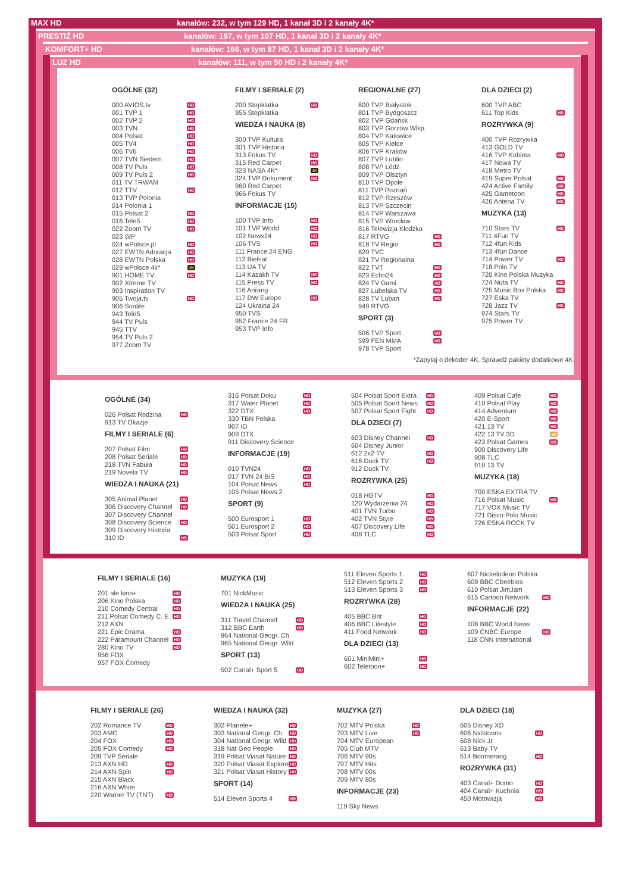MAX HD kanałów: 232, w tym 129 HD, 1 kanał 3D i 2 kanały 4K*
PRESTIŻ HD kanałów: 197, w tym 107 HD, 1 kanał 3D i 2 kanały 4K*
KOMFORT+ HD kanałów: 166, w tym 87 HD, 1 kanał 3D i 2 kanały 4K*
LUZ HD kanałów: 111, w tym 50 HD i 2 kanały 4K*
OGÓLNE (32)
000 AVIOS.tv HD
001 TVP 1 HD
002 TVP 2 HD
003 TVN HD
004 Polsat HD
005 TV4 HD
006 TV6 HD
007 TVN Siedem HD
008 TV Puls HD
009 TV Puls 2 HD
011 TV TRWAM
012 TTV HD
013 TVP Polonia
014 Polonia 1
015 Polsat 2 HD
016 Tele5 HD
022 Zoom TV HD
023 WP
024 wPolsce.pl HD
027 EWTN Adoracja HD
028 EWTN Polska HD
029 wPolsce 4k* 4K
901 HOME TV HD
902 Xtreme TV
903 Inspiration TV
905 Twoja.tv HD
906 Sonlife
943 Tele5
944 TV Puls
945 TTV
954 TV Puls 2
977 Zoom TV
FILMY I SERIALE (2)
200 Stopklatka HD
955 Stopklatka
WIEDZA I NAUKA (8)
300 TVP Kultura
301 TVP Historia
313 Fokus TV HD
315 Red Carpet HD
323 NASA 4K* 4K
324 TVP Dokument HD
960 Red Carpet
966 Fokus TV
INFORMACJE (15)
100 TVP Info HD
101 TVP World HD
102 News24 HD
106 TVS HD
111 France 24 ENG
112 Biełsat
113 UA TV
114 Kazakh TV HD
115 Press TV HD
116 Arirang
117 DW Europe HD
124 Ukraina 24
950 TVS
952 France 24 FR
953 TVP Info
REGIONALNE (27)
800 TVP Białystok
801 TVP Bydgoszcz
802 TVP Gdańsk
803 TVP Gorzów Wlkp.
804 TVP Katowice
805 TVP Kielce
806 TVP Kraków
807 TVP Lublin
808 TVP Łódź
809 TVP Olsztyn
810 TVP Opole
811 TVP Poznań
812 TVP Rzeszów
813 TVP Szczecin
814 TVP Warszawa
815 TVP Wrocław
816 Telewizja Kłodzka
817 RTVG HD
818 TV Regio HD
820 TVC
821 TV Regionalna
822 TVT HD
823 Echo24 HD
824 TV Dami HD
827 Lubelska TV HD
828 TV Lubań HD
949 RTVG
SPORT (3)
506 TVP Sport HD
599 FEN MMA HD
978 TVP Sport
DLA DZIECI (2)
600 TVP ABC
611 Top Kids HD
ROZRYWKA (9)
400 TVP Rozrywka
413 GOLD TV
416 TVP Kobieta HD
417 Nowa TV
418 Metro TV
419 Super Polsat HD
424 Active Family HD
425 Gametoon HD
426 Antena TV HD
MUZYKA (13)
710 Stars TV HD
711 4Fun TV
712 4fun Kids
713 4fun Dance
714 Power TV HD
718 Polo TV
720 Kino Polska Muzyka
724 Nuta TV HD
725 Music Box Polska HD
727 Eska TV
728 Jazz TV HD
974 Stars TV
975 Power TV
*Zapytaj o dekoder 4K. Sprawdź pakiety dodatkowe 4K.
OGÓLNE (34)
026 Polsat Rodzina HD
913 TV Okazje
FILMY I SERIALE (6)
207 Polsat Film HD
208 Polsat Seriale HD
218 TVN Fabuła HD
219 Novela TV HD
WIEDZA I NAUKA (21)
305 Animal Planet HD
306 Discovery Channel HD
307 Discovery Channel
308 Discovery Science HD
309 Discovery Historia
310 ID HD
316 Polsat Doku HD
317 Water Planet HD
322 DTX HD
330 TBN Polska
907 ID
909 DTX
911 Discovery Science
INFORMACJE (19)
010 TVN24 HD
017 TVN 24 BiŚ HD
104 Polsat News HD
105 Polsat News 2
SPORT (9)
500 Eurosport 1 HD
501 Eurosport 2 HD
503 Polsat Sport HD
504 Polsat Sport Extra HD
505 Polsat Sport News HD
507 Polsat Sport Fight HD
DLA DZIECI (7)
603 Disney Channel HD
604 Disney Junior
612 2x2 TV HD
616 Duck TV HD
912 Duck TV
ROZRYWKA (25)
018 HGTV HD
120 Wydarzenia 24 HD
401 TVN Turbo HD
402 TVN Style HD
407 Discovery Life HD
408 TLC HD
409 Polsat Cafe HD
410 Polsat Play HD
414 Adventure HD
420 E-Sport HD
421 13 TV HD
422 13 TV 3D 3D
423 Polsat Games HD
900 Discovery Life
908 TLC
910 13 TV
MUZYKA (18)
700 ESKA EXTRA TV
716 Polsat Music HD
717 VOX Music TV
721 Disco Polo Music
726 ESKA ROCK TV
FILMY I SERIALE (16)
201 ale kino+ HD
206 Kino Polska HD
210 Comedy Central HD
211 Polsat Comedy C. E. HD
212 AXN
221 Epic Drama HD
222 Paramount Channel HD
280 Kino TV HD
956 FOX
957 FOX Comedy
MUZYKA (19)
701 NickMusic
WIEDZA I NAUKA (25)
311 Travel Channel HD
312 BBC Earth HD
964 National Geogr. Ch.
965 National Geogr. Wild
SPORT (13)
502 Canal+ Sport 5 HD
511 Eleven Sports 1 HD
512 Eleven Sports 2 HD
513 Eleven Sports 3 HD
ROZRYWKA (28)
405 BBC Brit HD
406 BBC Lifestyle HD
411 Food Network HD
DLA DZIECI (13)
601 MiniMini+ HD
602 Teletoon+ HD
607 Nickelodeon Polska
609 BBC Cbeebies
610 Polsat JimJam
615 Cartoon Network HD
INFORMACJE (22)
108 BBC World News
109 CNBC Europe HD
118 CNN International
FILMY I SERIALE (26)
202 Romance TV HD
203 AMC HD
204 FOX HD
205 FOX Comedy HD
209 TVP Seriale
213 AXN HD HD
214 AXN Spin HD
215 AXN Black
216 AXN White
220 Warner TV (TNT) HD
WIEDZA I NAUKA (32)
302 Planete+ HD
303 National Geogr. Ch. HD
304 National Geogr. Wild HD
318 Nat Geo People HD
319 Polsat Viasat Nature HD
320 Polsat Viasat Explore HD
321 Polsat Viasat History HD
SPORT (14)
514 Eleven Sports 4 HD
MUZYKA (27)
702 MTV Polska HD
703 MTV Live HD
704 MTV European
705 Club MTV
706 MTV 90s
707 MTV Hits
708 MTV 00s
709 MTV 80s
INFORMACJE (23)
119 Sky News
DLA DZIECI (18)
605 Disney XD
606 Nicktoons HD
608 Nick Jr
613 Baby TV
614 Boomerang HD
ROZRYWKA (31)
403 Canal+ Domo HD
404 Canal+ Kuchnia HD
450 Motowizja HD